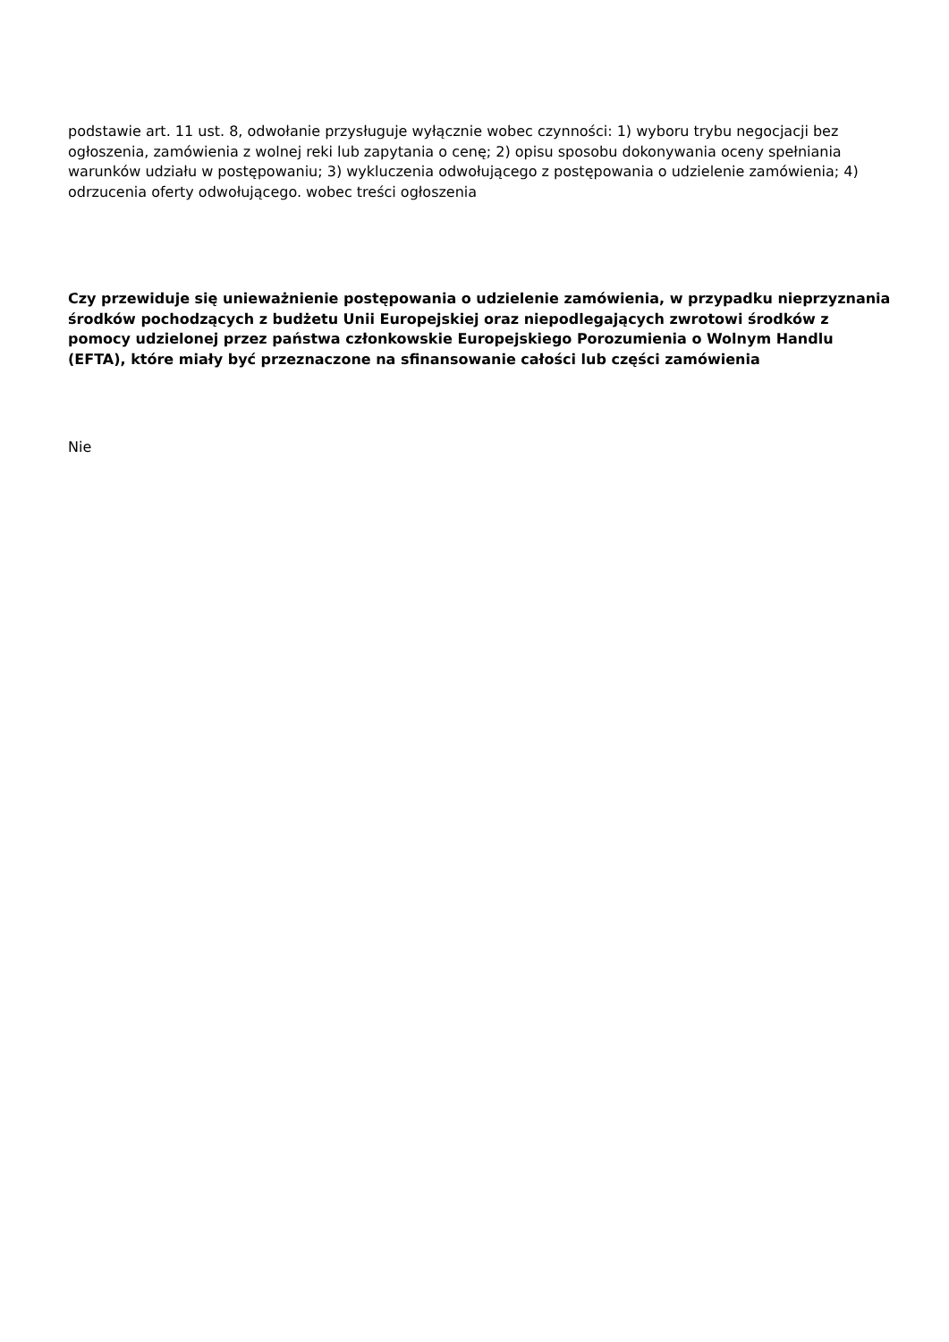podstawie art. 11 ust. 8, odwołanie przysługuje wyłącznie wobec czynności: 1) wyboru trybu negocjacji bez ogłoszenia, zamówienia z wolnej reki lub zapytania o cenę; 2) opisu sposobu dokonywania oceny spełniania warunków udziału w postępowaniu; 3) wykluczenia odwołującego z postępowania o udzielenie zamówienia; 4) odrzucenia oferty odwołującego. wobec treści ogłoszenia
Czy przewiduje się unieważnienie postępowania o udzielenie zamówienia, w przypadku nieprzyznania środków pochodzących z budżetu Unii Europejskiej oraz niepodlegających zwrotowi środków z pomocy udzielonej przez państwa członkowskie Europejskiego Porozumienia o Wolnym Handlu (EFTA), które miały być przeznaczone na sfinansowanie całości lub części zamówienia
Nie